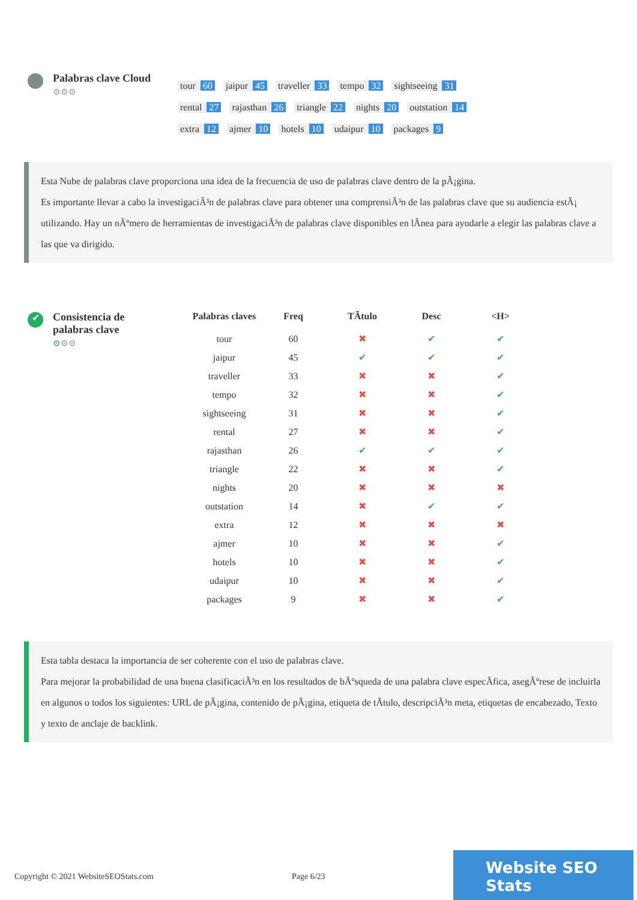Palabras clave Cloud
⚙⚙⚙
tour 60 jaipur 45 traveller 33 tempo 32 sightseeing 31 rental 27 rajasthan 26 triangle 22 nights 20 outstation 14 extra 12 ajmer 10 hotels 10 udaipur 10 packages 9
Esta Nube de palabras clave proporciona una idea de la frecuencia de uso de palabras clave dentro de la pÃ¡gina.
Es importante llevar a cabo la investigaciÃ³n de palabras clave para obtener una comprensiÃ³n de las palabras clave que su audiencia estÃ¡ utilizando. Hay un nÃºmero de herramientas de investigaciÃ³n de palabras clave disponibles en lÃnea para ayudarle a elegir las palabras clave a las que va dirigido.
✔
Consistencia de
palabras clave
⚙⚙⚙
| Palabras claves | Freq | TÃtulo | Desc | <H> |
| --- | --- | --- | --- | --- |
| tour | 60 | ✖ | ✔ | ✔ |
| jaipur | 45 | ✔ | ✔ | ✔ |
| traveller | 33 | ✖ | ✖ | ✔ |
| tempo | 32 | ✖ | ✖ | ✔ |
| sightseeing | 31 | ✖ | ✖ | ✔ |
| rental | 27 | ✖ | ✖ | ✔ |
| rajasthan | 26 | ✔ | ✔ | ✔ |
| triangle | 22 | ✖ | ✖ | ✔ |
| nights | 20 | ✖ | ✖ | ✖ |
| outstation | 14 | ✖ | ✔ | ✔ |
| extra | 12 | ✖ | ✖ | ✖ |
| ajmer | 10 | ✖ | ✖ | ✔ |
| hotels | 10 | ✖ | ✖ | ✔ |
| udaipur | 10 | ✖ | ✖ | ✔ |
| packages | 9 | ✖ | ✖ | ✔ |
Esta tabla destaca la importancia de ser coherente con el uso de palabras clave.
Para mejorar la probabilidad de una buena clasificaciÃ³n en los resultados de bÃºsqueda de una palabra clave especÃfica, asegÃºrese de incluirla en algunos o todos los siguientes: URL de pÃ¡gina, contenido de pÃ¡gina, etiqueta de tÃtulo, descripciÃ³n meta, etiquetas de encabezado, Texto y texto de anclaje de backlink.
Copyright © 2021 WebsiteSEOStats.com Page 6/23
Website SEO Stats